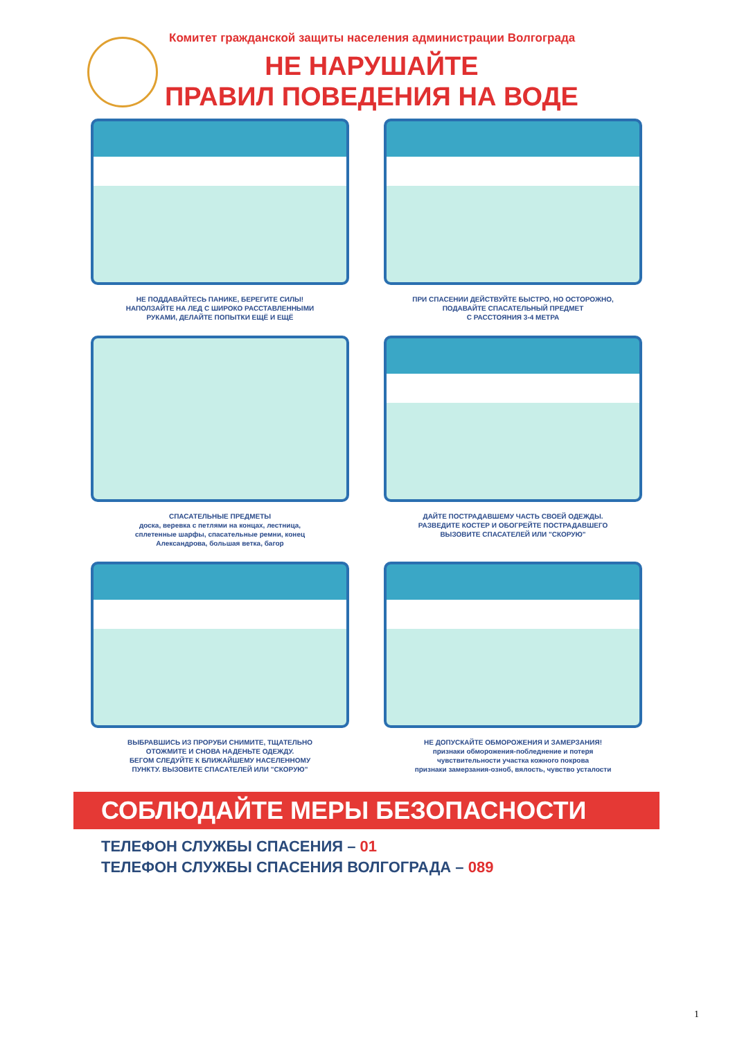Комитет гражданской защиты населения администрации Волгограда
НЕ НАРУШАЙТЕ
ПРАВИЛ ПОВЕДЕНИЯ НА ВОДЕ
НЕ ПОДДАВАЙТЕСЬ ПАНИКЕ, БЕРЕГИТЕ СИЛЫ!
НАПОЛЗАЙТЕ НА ЛЕД С ШИРОКО РАССТАВЛЕННЫМИ
РУКАМИ, ДЕЛАЙТЕ ПОПЫТКИ ЕЩЁ И ЕЩЁ
ПРИ СПАСЕНИИ ДЕЙСТВУЙТЕ БЫСТРО, НО ОСТОРОЖНО,
ПОДАВАЙТЕ СПАСАТЕЛЬНЫЙ ПРЕДМЕТ
С РАССТОЯНИЯ 3-4 МЕТРА
СПАСАТЕЛЬНЫЕ ПРЕДМЕТЫ
доска, веревка с петлями на концах, лестница,
сплетенные шарфы, спасательные ремни, конец
Александрова, большая ветка, багор
ДАЙТЕ ПОСТРАДАВШЕМУ ЧАСТЬ СВОЕЙ ОДЕЖДЫ.
РАЗВЕДИТЕ КОСТЕР И ОБОГРЕЙТЕ ПОСТРАДАВШЕГО
ВЫЗОВИТЕ СПАСАТЕЛЕЙ ИЛИ "СКОРУЮ"
ВЫБРАВШИСЬ ИЗ ПРОРУБИ СНИМИТЕ, ТЩАТЕЛЬНО
ОТОЖМИТЕ И СНОВА НАДЕНЬТЕ ОДЕЖДУ.
БЕГОМ СЛЕДУЙТЕ К БЛИЖАЙШЕМУ НАСЕЛЕННОМУ
ПУНКТУ. ВЫЗОВИТЕ СПАСАТЕЛЕЙ ИЛИ "СКОРУЮ"
НЕ ДОПУСКАЙТЕ ОБМОРОЖЕНИЯ И ЗАМЕРЗАНИЯ!
признаки обморожения-побледнение и потеря
чувствительности участка кожного покрова
признаки замерзания-озноб, вялость, чувство усталости
СОБЛЮДАЙТЕ МЕРЫ БЕЗОПАСНОСТИ
ТЕЛЕФОН СЛУЖБЫ СПАСЕНИЯ – 01
ТЕЛЕФОН СЛУЖБЫ СПАСЕНИЯ ВОЛГОГРАДА – 089
1